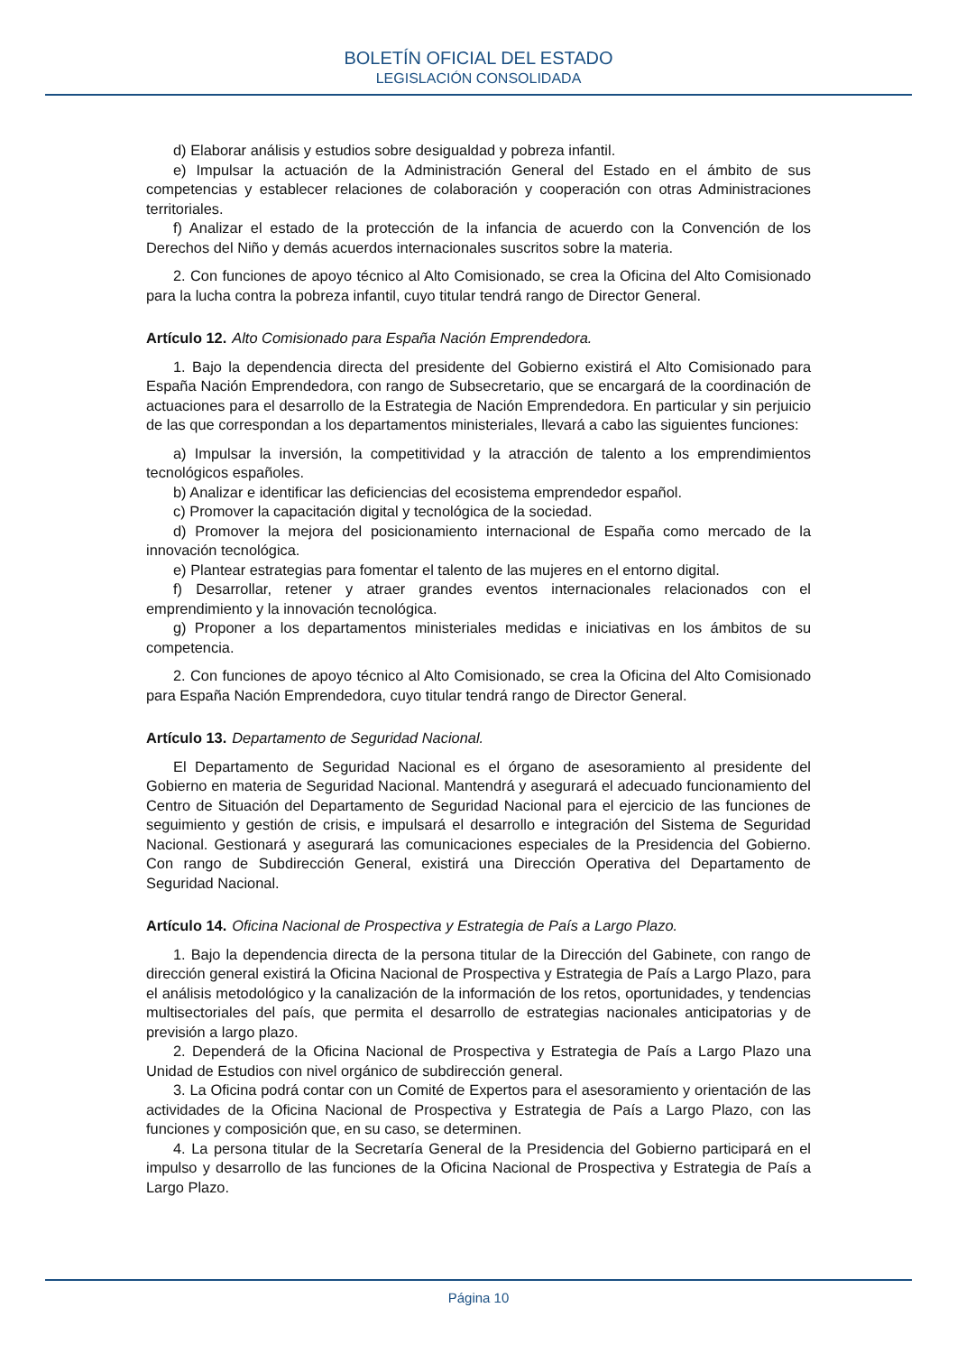BOLETÍN OFICIAL DEL ESTADO
LEGISLACIÓN CONSOLIDADA
d) Elaborar análisis y estudios sobre desigualdad y pobreza infantil.
e) Impulsar la actuación de la Administración General del Estado en el ámbito de sus competencias y establecer relaciones de colaboración y cooperación con otras Administraciones territoriales.
f) Analizar el estado de la protección de la infancia de acuerdo con la Convención de los Derechos del Niño y demás acuerdos internacionales suscritos sobre la materia.
2. Con funciones de apoyo técnico al Alto Comisionado, se crea la Oficina del Alto Comisionado para la lucha contra la pobreza infantil, cuyo titular tendrá rango de Director General.
Artículo 12. Alto Comisionado para España Nación Emprendedora.
1. Bajo la dependencia directa del presidente del Gobierno existirá el Alto Comisionado para España Nación Emprendedora, con rango de Subsecretario, que se encargará de la coordinación de actuaciones para el desarrollo de la Estrategia de Nación Emprendedora. En particular y sin perjuicio de las que correspondan a los departamentos ministeriales, llevará a cabo las siguientes funciones:
a) Impulsar la inversión, la competitividad y la atracción de talento a los emprendimientos tecnológicos españoles.
b) Analizar e identificar las deficiencias del ecosistema emprendedor español.
c) Promover la capacitación digital y tecnológica de la sociedad.
d) Promover la mejora del posicionamiento internacional de España como mercado de la innovación tecnológica.
e) Plantear estrategias para fomentar el talento de las mujeres en el entorno digital.
f) Desarrollar, retener y atraer grandes eventos internacionales relacionados con el emprendimiento y la innovación tecnológica.
g) Proponer a los departamentos ministeriales medidas e iniciativas en los ámbitos de su competencia.
2. Con funciones de apoyo técnico al Alto Comisionado, se crea la Oficina del Alto Comisionado para España Nación Emprendedora, cuyo titular tendrá rango de Director General.
Artículo 13. Departamento de Seguridad Nacional.
El Departamento de Seguridad Nacional es el órgano de asesoramiento al presidente del Gobierno en materia de Seguridad Nacional. Mantendrá y asegurará el adecuado funcionamiento del Centro de Situación del Departamento de Seguridad Nacional para el ejercicio de las funciones de seguimiento y gestión de crisis, e impulsará el desarrollo e integración del Sistema de Seguridad Nacional. Gestionará y asegurará las comunicaciones especiales de la Presidencia del Gobierno. Con rango de Subdirección General, existirá una Dirección Operativa del Departamento de Seguridad Nacional.
Artículo 14. Oficina Nacional de Prospectiva y Estrategia de País a Largo Plazo.
1. Bajo la dependencia directa de la persona titular de la Dirección del Gabinete, con rango de dirección general existirá la Oficina Nacional de Prospectiva y Estrategia de País a Largo Plazo, para el análisis metodológico y la canalización de la información de los retos, oportunidades, y tendencias multisectoriales del país, que permita el desarrollo de estrategias nacionales anticipatorias y de previsión a largo plazo.
2. Dependerá de la Oficina Nacional de Prospectiva y Estrategia de País a Largo Plazo una Unidad de Estudios con nivel orgánico de subdirección general.
3. La Oficina podrá contar con un Comité de Expertos para el asesoramiento y orientación de las actividades de la Oficina Nacional de Prospectiva y Estrategia de País a Largo Plazo, con las funciones y composición que, en su caso, se determinen.
4. La persona titular de la Secretaría General de la Presidencia del Gobierno participará en el impulso y desarrollo de las funciones de la Oficina Nacional de Prospectiva y Estrategia de País a Largo Plazo.
Página 10